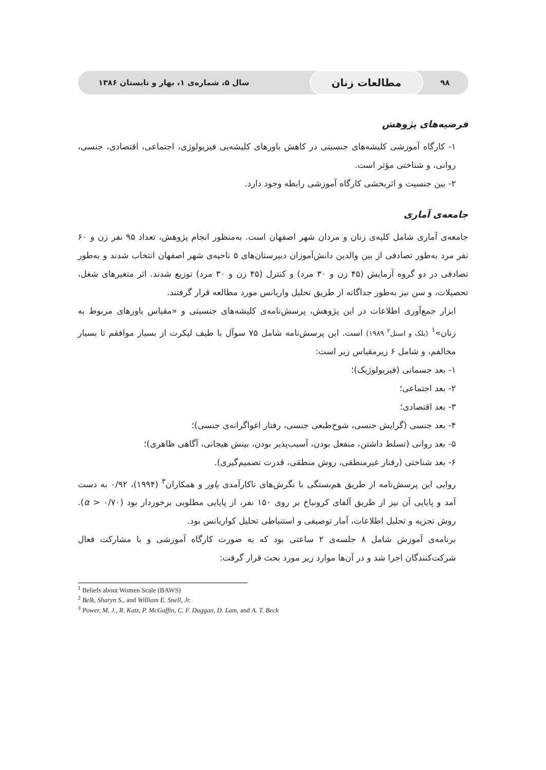۹۸ مطالعات زنان سال ۵، شماره‌ی ۱، بهار و تابستان ۱۳۸۶
فرضیه‌های پژوهش
۱- کارگاه آموزشی کلیشه‌های جنسیتی در کاهش باورهای کلیشه‌یی فیزیولوژی، اجتماعی، اقتصادی، جنسی، روانی، و شناختی مؤثر است.
۲- بین جنسیت و اثربخشی کارگاه آموزشی رابطه وجود دارد.
جامعه‌ی آماری
جامعه‌ی آماری شامل کلیه‌ی زنان و مردان شهر اصفهان است. به‌منظور انجام پژوهش، تعداد ۹۵ نفر زن و ۶۰ نفر مرد به‌طور تصادفی از بین والدین دانش‌آموزان دبیرستان‌های ۵ ناحیه‌ی شهر اصفهان انتخاب شدند و به‌طور تصادفی در دو گروه آزمایش (۴۵ زن و ۳۰ مرد) و کنترل (۴۵ زن و ۳۰ مرد) توزیع شدند. اثر متغیرهای شغل، تحصیلات، و سن نیز به‌طور جداگانه از طریق تحلیل واریانس مورد مطالعه قرار گرفتند.
ابزار جمع‌آوری اطلاعات در این پژوهش، پرسش‌نامه‌ی کلیشه‌های جنسیتی و «مقیاس باورهای مربوط به زنان»<sup>۱</sup> (بلک و اسنل<sup>۲</sup> ۱۹۸۹) است. این پرسش‌نامه شامل ۷۵ سوآل با طیف لیکرت از بسیار موافقم تا بسیار مخالفم، و شامل ۶ زیرمقیاس زیر است:
۱- بعد جسمانی (فیزیولوژیک)؛
۲- بعد اجتماعی؛
۳- بعد اقتصادی؛
۴- بعد جنسی (گرایش جنسی، شوخ‌طبعی جنسی، رفتار اغواگرانه‌ی جنسی)؛
۵- بعد روانی (تسلط داشتن، منفعل بودن، آسیب‌پذیر بودن، بینش هیجانی، آگاهی ظاهری)؛
۶- بعد شناختی (رفتار غیرمنطقی، روش منطقی، قدرت تصمیم‌گیری).
روایی این پرسش‌نامه از طریق هم‌بستگی با نگرش‌های ناکارآمدی پاور و همکاران<sup>۳</sup> (۱۹۹۴)، ۰/۹۲ به دست آمد و پایایی آن نیز از طریق آلفای کرونباخ بر روی ۱۵۰ نفر، از پایایی مطلوبی برخوردار بود (α > ۰/۷۰). روش تجزیه و تحلیل اطلاعات، آمار توصیفی و استنباطی تحلیل کواریانس بود.
برنامه‌ی آموزش شامل ۸ جلسه‌ی ۲ ساعتی بود که به صورت کارگاه آموزشی و با مشارکت فعال شرکت‌کنندگان اجرا شد و در آن‌ها موارد زیر مورد بحث قرار گرفت:
<sup>1</sup> Beliefs about Women Scale (BAWS)
<sup>2</sup> Belk, Sharyn S., and William E. Snell, Jr.
<sup>3</sup> Power, M. J., R. Katz, P. McGuffin, C. F. Duggan, D. Lam, and A. T. Beck